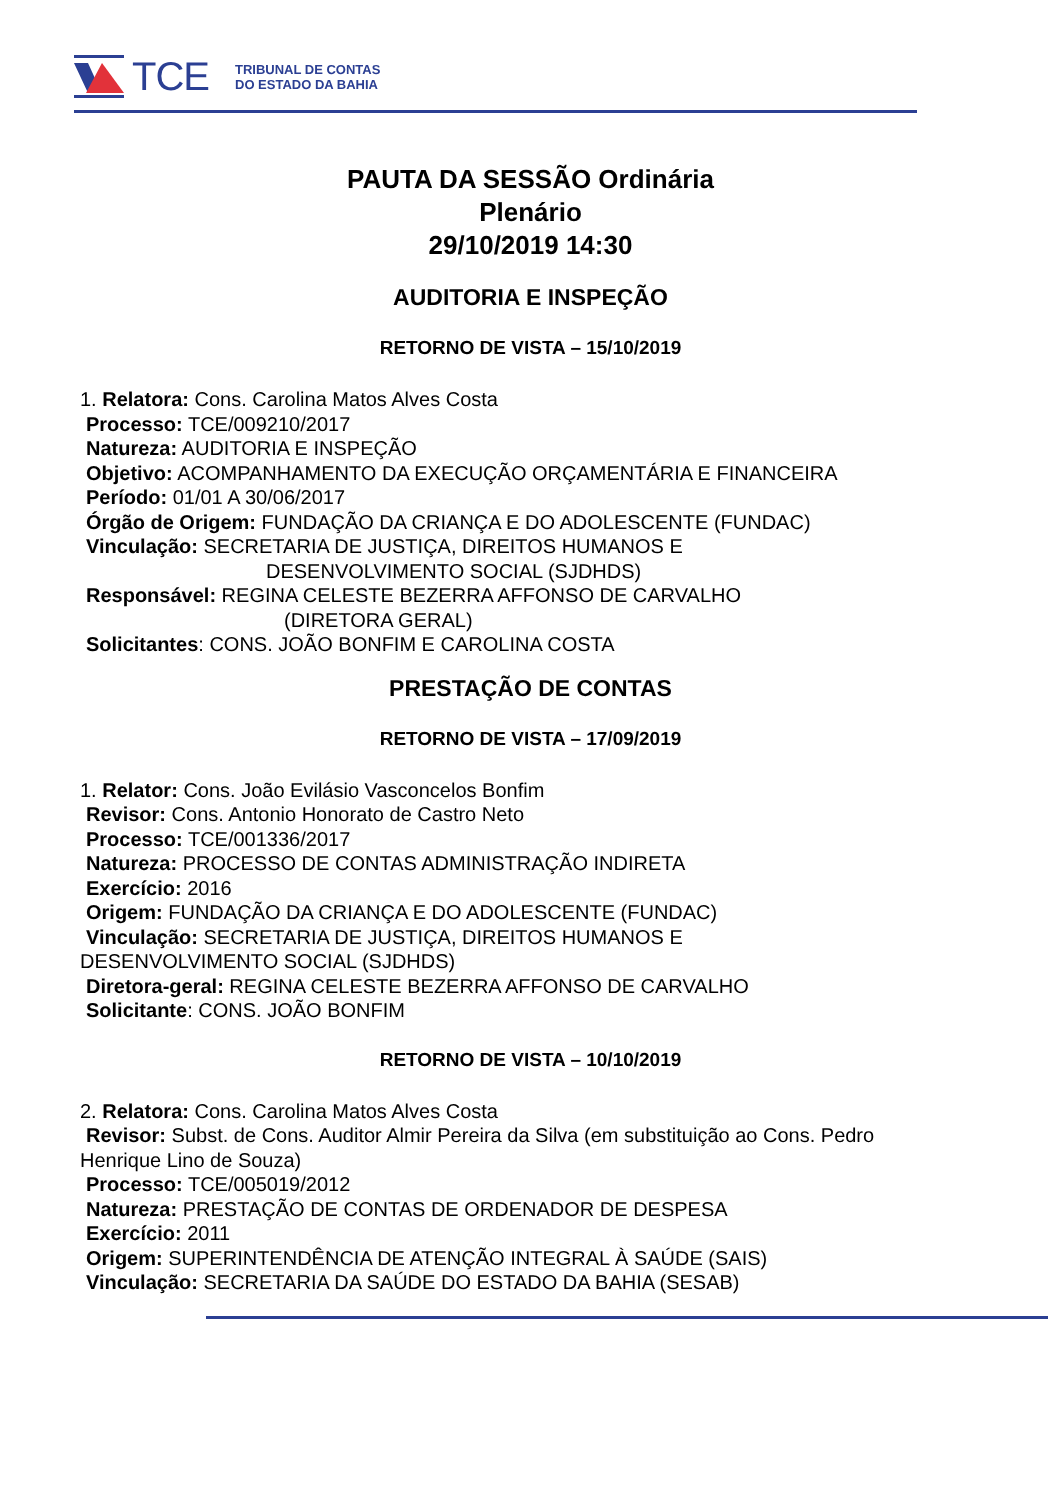TCE
TRIBUNAL DE CONTAS
DO ESTADO DA BAHIA
PAUTA DA SESSÃO Ordinária
Plenário
29/10/2019 14:30
AUDITORIA E INSPEÇÃO
RETORNO DE VISTA – 15/10/2019
1. Relatora: Cons. Carolina Matos Alves Costa
Processo: TCE/009210/2017
Natureza: AUDITORIA E INSPEÇÃO
Objetivo: ACOMPANHAMENTO DA EXECUÇÃO ORÇAMENTÁRIA E FINANCEIRA
Período: 01/01 A 30/06/2017
Órgão de Origem: FUNDAÇÃO DA CRIANÇA E DO ADOLESCENTE (FUNDAC)
Vinculação: SECRETARIA DE JUSTIÇA, DIREITOS HUMANOS E
DESENVOLVIMENTO SOCIAL (SJDHDS)
Responsável: REGINA CELESTE BEZERRA AFFONSO DE CARVALHO
(DIRETORA GERAL)
Solicitantes: CONS. JOÃO BONFIM E CAROLINA COSTA
PRESTAÇÃO DE CONTAS
RETORNO DE VISTA – 17/09/2019
1. Relator: Cons. João Evilásio Vasconcelos Bonfim
Revisor: Cons. Antonio Honorato de Castro Neto
Processo: TCE/001336/2017
Natureza: PROCESSO DE CONTAS ADMINISTRAÇÃO INDIRETA
Exercício: 2016
Origem: FUNDAÇÃO DA CRIANÇA E DO ADOLESCENTE (FUNDAC)
Vinculação: SECRETARIA DE JUSTIÇA, DIREITOS HUMANOS E
DESENVOLVIMENTO SOCIAL (SJDHDS)
Diretora-geral: REGINA CELESTE BEZERRA AFFONSO DE CARVALHO
Solicitante: CONS. JOÃO BONFIM
RETORNO DE VISTA – 10/10/2019
2. Relatora: Cons. Carolina Matos Alves Costa
Revisor: Subst. de Cons. Auditor Almir Pereira da Silva (em substituição ao Cons. Pedro
Henrique Lino de Souza)
Processo: TCE/005019/2012
Natureza: PRESTAÇÃO DE CONTAS DE ORDENADOR DE DESPESA
Exercício: 2011
Origem: SUPERINTENDÊNCIA DE ATENÇÃO INTEGRAL À SAÚDE (SAIS)
Vinculação: SECRETARIA DA SAÚDE DO ESTADO DA BAHIA (SESAB)